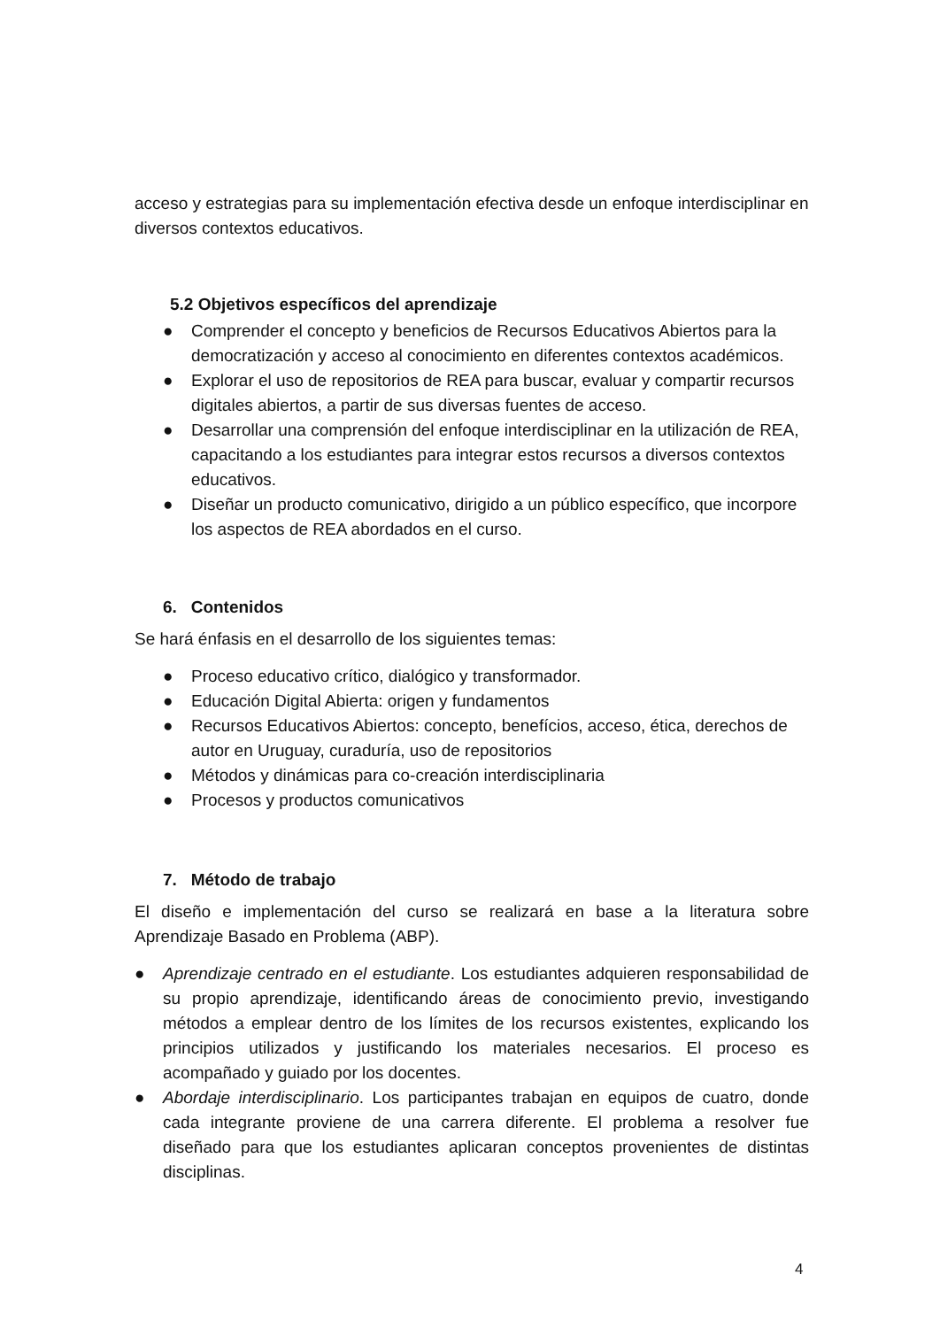acceso y estrategias para su implementación efectiva desde un enfoque interdisciplinar en diversos contextos educativos.
5.2 Objetivos específicos del aprendizaje
● Comprender el concepto y beneficios de Recursos Educativos Abiertos para la democratización y acceso al conocimiento en diferentes contextos académicos.
● Explorar el uso de repositorios de REA para buscar, evaluar y compartir recursos digitales abiertos, a partir de sus diversas fuentes de acceso.
● Desarrollar una comprensión del enfoque interdisciplinar en la utilización de REA, capacitando a los estudiantes para integrar estos recursos a diversos contextos educativos.
● Diseñar un producto comunicativo, dirigido a un público específico, que incorpore los aspectos de REA abordados en el curso.
6. Contenidos
Se hará énfasis en el desarrollo de los siguientes temas:
● Proceso educativo crítico, dialógico y transformador.
● Educación Digital Abierta: origen y fundamentos
● Recursos Educativos Abiertos: concepto, benefícios, acceso, ética, derechos de autor en Uruguay, curaduría, uso de repositorios
● Métodos y dinámicas para co-creación interdisciplinaria
● Procesos y productos comunicativos
7. Método de trabajo
El diseño e implementación del curso se realizará en base a la literatura sobre Aprendizaje Basado en Problema (ABP).
● Aprendizaje centrado en el estudiante. Los estudiantes adquieren responsabilidad de su propio aprendizaje, identificando áreas de conocimiento previo, investigando métodos a emplear dentro de los límites de los recursos existentes, explicando los principios utilizados y justificando los materiales necesarios. El proceso es acompañado y guiado por los docentes.
● Abordaje interdisciplinario. Los participantes trabajan en equipos de cuatro, donde cada integrante proviene de una carrera diferente. El problema a resolver fue diseñado para que los estudiantes aplicaran conceptos provenientes de distintas disciplinas.
4